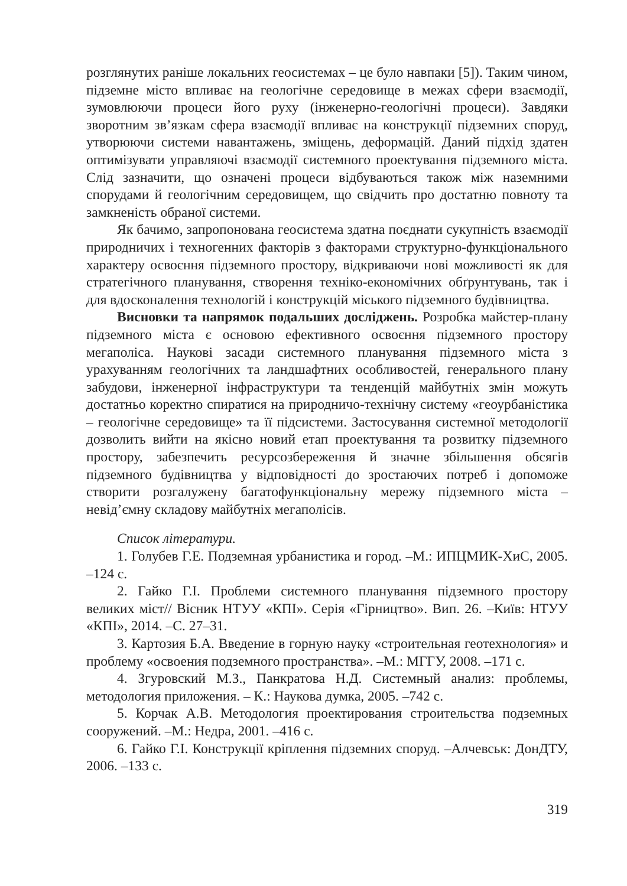розглянутих раніше локальних геосистемах – це було навпаки [5]). Таким чином, підземне місто впливає на геологічне середовище в межах сфери взаємодії, зумовлюючи процеси його руху (інженерно-геологічні процеси). Завдяки зворотним зв’язкам сфера взаємодії впливає на конструкції підземних споруд, утворюючи системи навантажень, зміщень, деформацій. Даний підхід здатен оптимізувати управляючі взаємодії системного проектування підземного міста. Слід зазначити, що означені процеси відбуваються також між наземними спорудами й геологічним середовищем, що свідчить про достатню повноту та замкненість обраної системи.
Як бачимо, запропонована геосистема здатна поєднати сукупність взаємодії природничих і техногенних факторів з факторами структурно-функціонального характеру освоєння підземного простору, відкриваючи нові можливості як для стратегічного планування, створення техніко-економічних обґрунтувань, так і для вдосконалення технологій і конструкцій міського підземного будівництва.
Висновки та напрямок подальших досліджень. Розробка майстер-плану підземного міста є основою ефективного освоєння підземного простору мегаполіса. Наукові засади системного планування підземного міста з урахуванням геологічних та ландшафтних особливостей, генерального плану забудови, інженерної інфраструктури та тенденцій майбутніх змін можуть достатньо коректно спиратися на природничо-технічну систему «геоурбаністика – геологічне середовище» та її підсистеми. Застосування системної методології дозволить вийти на якісно новий етап проектування та розвитку підземного простору, забезпечить ресурсозбереження й значне збільшення обсягів підземного будівництва у відповідності до зростаючих потреб і допоможе створити розгалужену багатофункціональну мережу підземного міста – невід’ємну складову майбутніх мегаполісів.
Список літератури.
1. Голубев Г.Е. Подземная урбанистика и город. –М.: ИПЦМИК-ХиС, 2005. –124 с.
2. Гайко Г.І. Проблеми системного планування підземного простору великих міст// Вісник НТУУ «КПІ». Серія «Гірництво». Вип. 26. –Київ: НТУУ «КПІ», 2014. –С. 27–31.
3. Картозия Б.А. Введение в горную науку «строительная геотехнология» и проблему «освоения подземного пространства». –М.: МГГУ, 2008. –171 с.
4. Згуровский М.З., Панкратова Н.Д. Системный анализ: проблемы, методология приложения. – К.: Наукова думка, 2005. –742 с.
5. Корчак А.В. Методология проектирования строительства подземных сооружений. –М.: Недра, 2001. –416 с.
6. Гайко Г.І. Конструкції кріплення підземних споруд. –Алчевськ: ДонДТУ, 2006. –133 с.
319